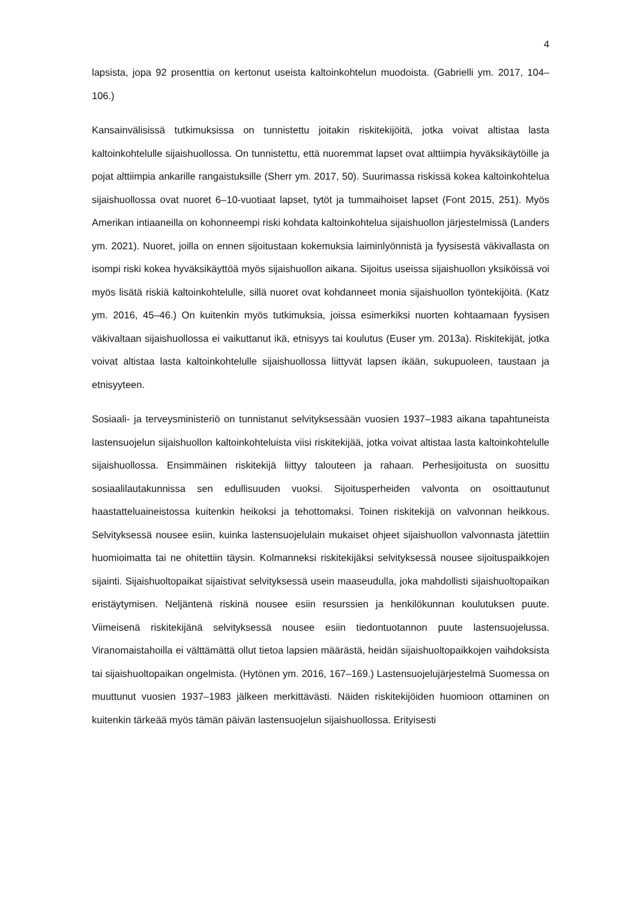4
lapsista, jopa 92 prosenttia on kertonut useista kaltoinkohtelun muodoista. (Gabrielli ym. 2017, 104–106.)
Kansainvälisissä tutkimuksissa on tunnistettu joitakin riskitekijöitä, jotka voivat altistaa lasta kaltoinkohtelulle sijaishuollossa. On tunnistettu, että nuoremmat lapset ovat alttiimpia hyväksikäytöille ja pojat alttiimpia ankarille rangaistuksille (Sherr ym. 2017, 50). Suurimassa riskissä kokea kaltoinkohtelua sijaishuollossa ovat nuoret 6–10-vuotiaat lapset, tytöt ja tummaihoiset lapset (Font 2015, 251). Myös Amerikan intiaaneilla on kohonneempi riski kohdata kaltoinkohtelua sijaishuollon järjestelmissä (Landers ym. 2021). Nuoret, joilla on ennen sijoitustaan kokemuksia laiminlyönnistä ja fyysisestä väkivallasta on isompi riski kokea hyväksikäyttöä myös sijaishuollon aikana. Sijoitus useissa sijaishuollon yksiköissä voi myös lisätä riskiä kaltoinkohtelulle, sillä nuoret ovat kohdanneet monia sijaishuollon työntekijöitä. (Katz ym. 2016, 45–46.) On kuitenkin myös tutkimuksia, joissa esimerkiksi nuorten kohtaamaan fyysisen väkivaltaan sijaishuollossa ei vaikuttanut ikä, etnisyys tai koulutus (Euser ym. 2013a). Riskitekijät, jotka voivat altistaa lasta kaltoinkohtelulle sijaishuollossa liittyvät lapsen ikään, sukupuoleen, taustaan ja etnisyyteen.
Sosiaali- ja terveysministeriö on tunnistanut selvityksessään vuosien 1937–1983 aikana tapahtuneista lastensuojelun sijaishuollon kaltoinkohteluista viisi riskitekijää, jotka voivat altistaa lasta kaltoinkohtelulle sijaishuollossa. Ensimmäinen riskitekijä liittyy talouteen ja rahaan. Perhesijoitusta on suosittu sosiaalilautakunnissa sen edullisuuden vuoksi. Sijoitusperheiden valvonta on osoittautunut haastatteluaineistossa kuitenkin heikoksi ja tehottomaksi. Toinen riskitekijä on valvonnan heikkous. Selvityksessä nousee esiin, kuinka lastensuojelulain mukaiset ohjeet sijaishuollon valvonnasta jätettiin huomioimatta tai ne ohitettiin täysin. Kolmanneksi riskitekijäksi selvityksessä nousee sijoituspaikkojen sijainti. Sijaishuoltopaikat sijaistivat selvityksessä usein maaseudulla, joka mahdollisti sijaishuoltopaikan eristäytymisen. Neljäntenä riskinä nousee esiin resurssien ja henkilökunnan koulutuksen puute. Viimeisenä riskitekijänä selvityksessä nousee esiin tiedontuotannon puute lastensuojelussa. Viranomaistahoilla ei välttämättä ollut tietoa lapsien määrästä, heidän sijaishuoltopaikkojen vaihdoksista tai sijaishuoltopaikan ongelmista. (Hytönen ym. 2016, 167–169.) Lastensuojelujärjestelmä Suomessa on muuttunut vuosien 1937–1983 jälkeen merkittävästi. Näiden riskitekijöiden huomioon ottaminen on kuitenkin tärkeää myös tämän päivän lastensuojelun sijaishuollossa. Erityisesti